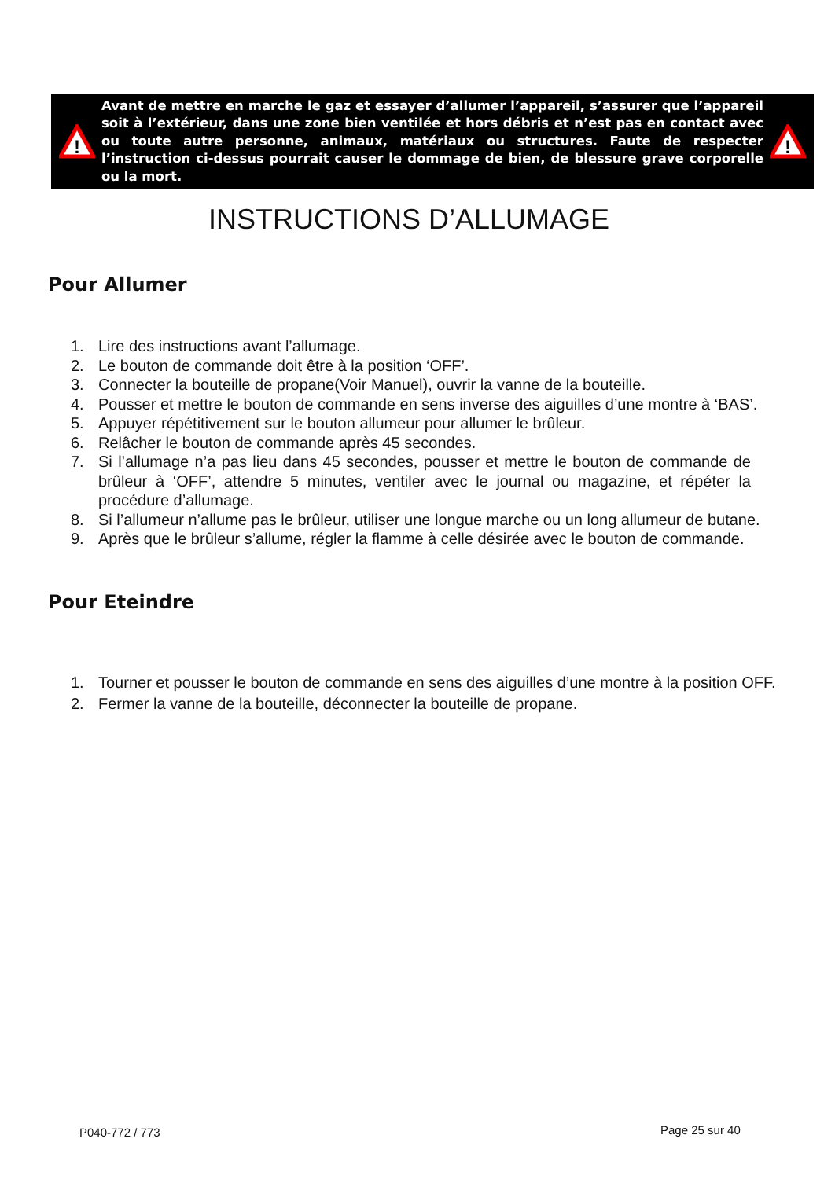!
Avant de mettre en marche le gaz et essayer d’allumer l’appareil, s’assurer que l’appareil soit à l’extérieur, dans une zone bien ventilée et hors débris et n’est pas en contact avec ou toute autre personne, animaux, matériaux ou structures. Faute de respecter l’instruction ci-dessus pourrait causer le dommage de bien, de blessure grave corporelle ou la mort.
!
INSTRUCTIONS D’ALLUMAGE
Pour Allumer
1. Lire des instructions avant l’allumage.
2. Le bouton de commande doit être à la position ‘OFF’.
3. Connecter la bouteille de propane(Voir Manuel), ouvrir la vanne de la bouteille.
4. Pousser et mettre le bouton de commande en sens inverse des aiguilles d’une montre à ‘BAS’.
5. Appuyer répétitivement sur le bouton allumeur pour allumer le brûleur.
6. Relâcher le bouton de commande après 45 secondes.
7. Si l’allumage n’a pas lieu dans 45 secondes, pousser et mettre le bouton de commande de brûleur à ‘OFF’, attendre 5 minutes, ventiler avec le journal ou magazine, et répéter la procédure d’allumage.
8. Si l’allumeur n’allume pas le brûleur, utiliser une longue marche ou un long allumeur de butane.
9. Après que le brûleur s’allume, régler la flamme à celle désirée avec le bouton de commande.
Pour Eteindre
1. Tourner et pousser le bouton de commande en sens des aiguilles d’une montre à la position OFF.
2. Fermer la vanne de la bouteille, déconnecter la bouteille de propane.
P040-772 / 773 Page 25 sur 40